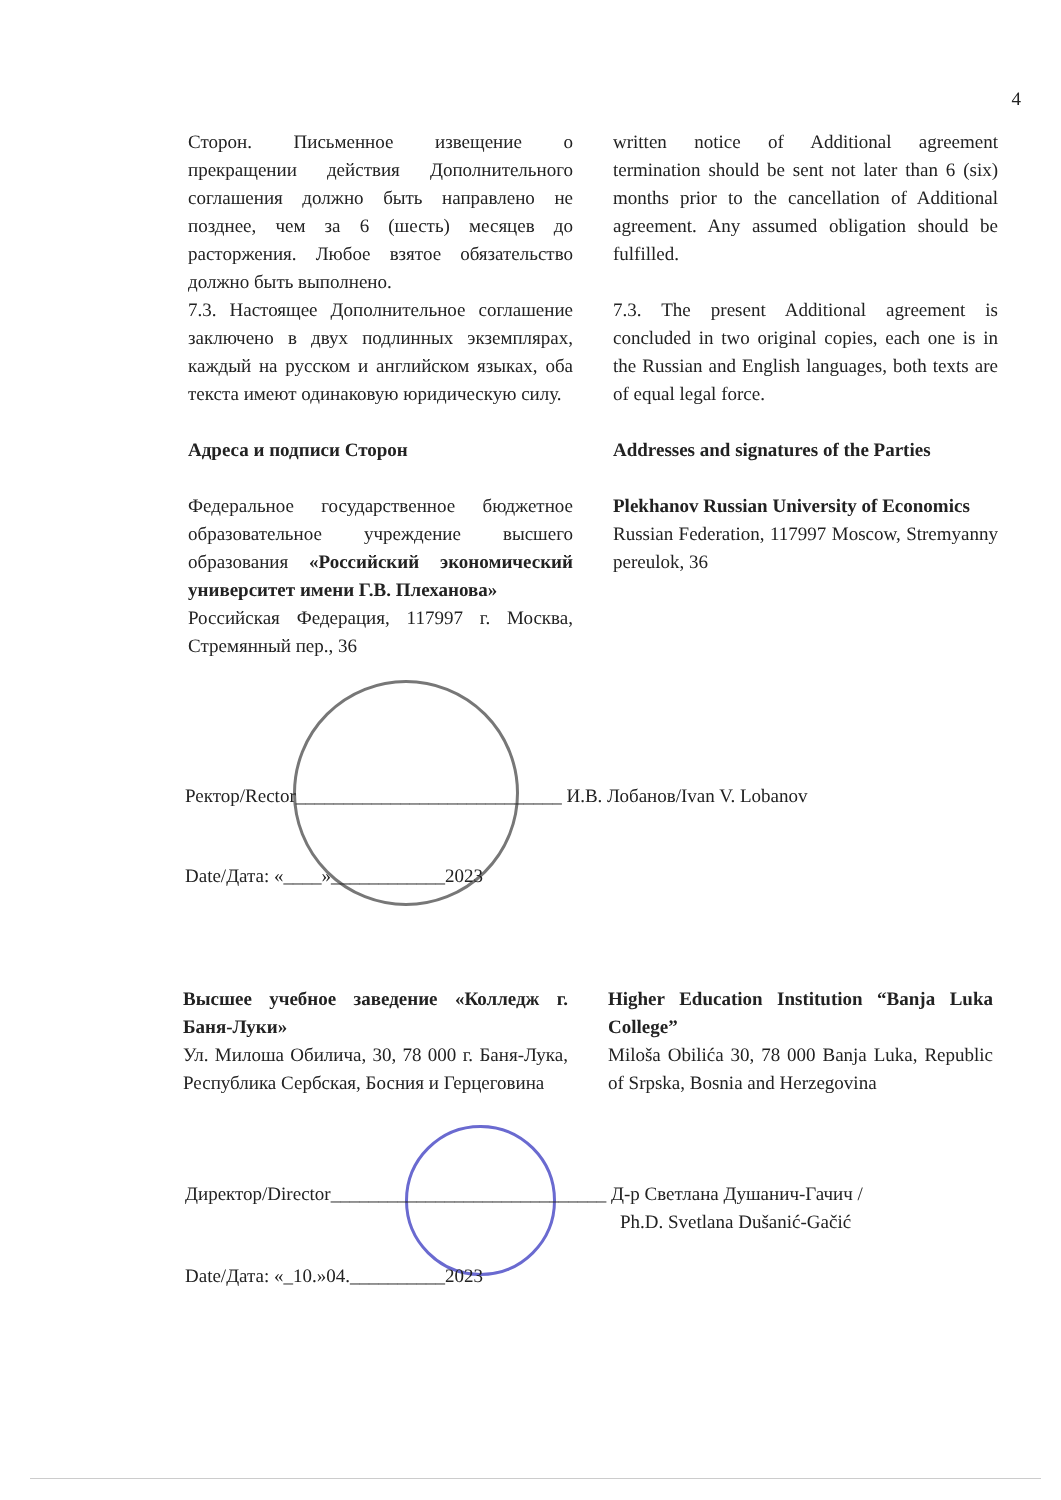4
Сторон. Письменное извещение о прекращении действия Дополнительного соглашения должно быть направлено не позднее, чем за 6 (шесть) месяцев до расторжения. Любое взятое обязательство должно быть выполнено.
7.3. Настоящее Дополнительное соглашение заключено в двух подлинных экземплярах, каждый на русском и английском языках, оба текста имеют одинаковую юридическую силу.
Адреса и подписи Сторон
Федеральное государственное бюджетное образовательное учреждение высшего образования «Российский экономический университет имени Г.В. Плеханова»
Российская Федерация, 117997 г. Москва, Стремянный пер., 36
written notice of Additional agreement termination should be sent not later than 6 (six) months prior to the cancellation of Additional agreement. Any assumed obligation should be fulfilled.
7.3. The present Additional agreement is concluded in two original copies, each one is in the Russian and English languages, both texts are of equal legal force.
Addresses and signatures of the Parties
Plekhanov Russian University of Economics
Russian Federation, 117997 Moscow, Stremyanny pereulok, 36
Ректор/Rector____________________________ И.В. Лобанов/Ivan V. Lobanov
Date/Дата: «____»____________2023
Высшее учебное заведение «Колледж г. Баня-Луки»
Ул. Милоша Обилича, 30, 78 000 г. Баня-Лука, Республика Сербская, Босния и Герцеговина
Higher Education Institution “Banja Luka College”
Miloša Obilića 30, 78 000 Banja Luka, Republic of Srpska, Bosnia and Herzegovina
Директор/Director_____________________________ Д-р Светлана Душанич-Гачич /
Ph.D. Svetlana Dušanić-Gačić
Date/Дата: «_10.»04.__________2023